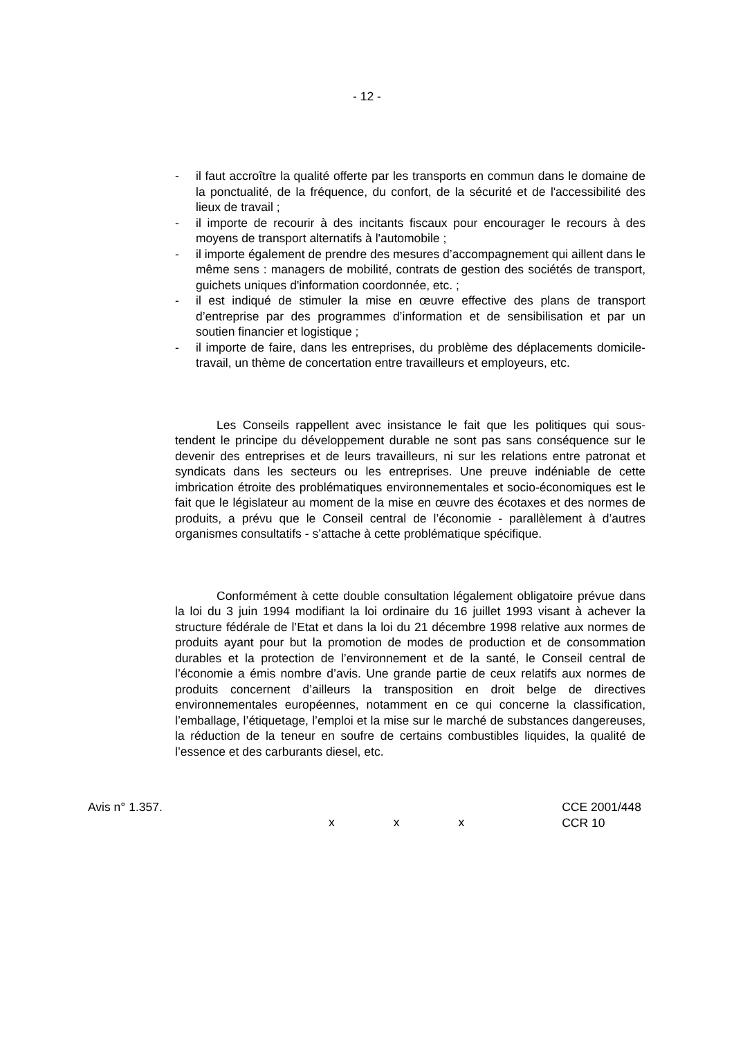- 12 -
- il faut accroître la qualité offerte par les transports en commun dans le domaine de la ponctualité, de la fréquence, du confort, de la sécurité et de l'accessibilité des lieux de travail ;
- il importe de recourir à des incitants fiscaux pour encourager le recours à des moyens de transport alternatifs à l'automobile ;
- il importe également de prendre des mesures d’accompagnement qui aillent dans le même sens : managers de mobilité, contrats de gestion des sociétés de transport, guichets uniques d'information coordonnée, etc. ;
- il est indiqué de stimuler la mise en œuvre effective des plans de transport d’entreprise par des programmes d’information et de sensibilisation et par un soutien financier et logistique ;
- il importe de faire, dans les entreprises, du problème des déplacements domicile-travail, un thème de concertation entre travailleurs et employeurs, etc.
Les Conseils rappellent avec insistance le fait que les politiques qui sous-tendent le principe du développement durable ne sont pas sans conséquence sur le devenir des entreprises et de leurs travailleurs, ni sur les relations entre patronat et syndicats dans les secteurs ou les entreprises. Une preuve indéniable de cette imbrication étroite des problématiques environnementales et socio-économiques est le fait que le législateur au moment de la mise en œuvre des écotaxes et des normes de produits, a prévu que le Conseil central de l’économie - parallèlement à d’autres organismes consultatifs - s’attache à cette problématique spécifique.
Conformément à cette double consultation légalement obligatoire prévue dans la loi du 3 juin 1994 modifiant la loi ordinaire du 16 juillet 1993 visant à achever la structure fédérale de l’Etat et dans la loi du 21 décembre 1998 relative aux normes de produits ayant pour but la promotion de modes de production et de consommation durables et la protection de l’environnement et de la santé, le Conseil central de l’économie a émis nombre d’avis. Une grande partie de ceux relatifs aux normes de produits concernent d’ailleurs la transposition en droit belge de directives environnementales européennes, notamment en ce qui concerne la classification, l’emballage, l’étiquetage, l’emploi et la mise sur le marché de substances dangereuses, la réduction de la teneur en soufre de certains combustibles liquides, la qualité de l’essence et des carburants diesel, etc.
x x x
Avis n° 1.357. CCE 2001/448
CCR 10